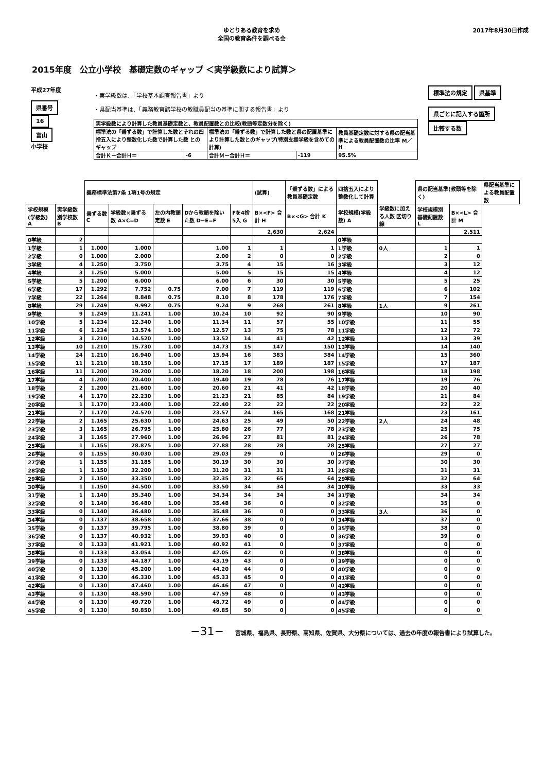ゆとりある教育を求め
全国の教育条件を調べる会
2017年8月30日作成
2015年度　公立小学校　基礎定数のギャップ ＜実学級数により試算＞
平成27年度
県番号
16
富山
小学校
・実学級数は、「学校基本調査報告書」より
・県配当基準は、「義務教育諸学校の教職員配当の基準に関する報告書」より
| 実学級数により計算した教員基礎定数と、教員配置数との比較(教頭等定数分を除く) | | | | |
| 標準法の「乗ずる数」で計算した数とそれの四捨五入により整数化した数で計算した数 とのギャップ | | 標準法の「乗ずる数」で計算した数と県の配置基準により計算した数とのギャップ(特別支援学級を含めての計算) | | 教員基礎定数に対する県の配当基準による教員配置数の比率 M／H |
| 合計Ｋ－合計Ｈ＝ | -6 | 合計Ｍ－合計Ｈ＝ | -119 | 95.5% |
標準法の規定 県基準
県ごとに記入する箇所 比較する数
| | | 義務標準法第7条 1項1号の規定 | | | | | (試算) | 「乗ずる数」による教員基礎定数 | 四捨五入により整数化して計算 | | 県の配当基準(教頭等を除く) | | 県配当基準による教員配置数 |
| --- | --- | --- | --- | --- | --- | --- | --- | --- | --- | --- | --- | --- | --- |
| 学校規模(学級数) A | 実学級数別学校数 B | 乗ずる数 C | 学級数×乗ずる数 A×C=D | 左の内教頭定数 E | Dから教頭を除いた数 D−E=F | Fを4捨5入 G | B×<F> 合計 H | B×<G> 合計 K | 学校規模(学級数) A | 学級数に加える人数 区切り線 | 学校規模別基礎配置数 L | B×<L> 合計 M | |
| | | | | | | | 2,630 | 2,624 | | | | 2,511 | |
| 0学級 | 2 | | | | | | | | 0学級 | | | | |
| 1学級 | 1 | 1.000 | 1.000 | | 1.00 | 1 | 1 | 1 | 1学級 | 0人 | 1 | 1 | |
| 2学級 | 0 | 1.000 | 2.000 | | 2.00 | 2 | 0 | 0 | 2学級 | | 2 | 0 | |
| 3学級 | 4 | 1.250 | 3.750 | | 3.75 | 4 | 15 | 16 | 3学級 | | 3 | 12 | |
| 4学級 | 3 | 1.250 | 5.000 | | 5.00 | 5 | 15 | 15 | 4学級 | | 4 | 12 | |
| 5学級 | 5 | 1.200 | 6.000 | | 6.00 | 6 | 30 | 30 | 5学級 | | 5 | 25 | |
| 6学級 | 17 | 1.292 | 7.752 | 0.75 | 7.00 | 7 | 119 | 119 | 6学級 | | 6 | 102 | |
| 7学級 | 22 | 1.264 | 8.848 | 0.75 | 8.10 | 8 | 178 | 176 | 7学級 | | 7 | 154 | |
| 8学級 | 29 | 1.249 | 9.992 | 0.75 | 9.24 | 9 | 268 | 261 | 8学級 | 1人 | 9 | 261 | |
| 9学級 | 9 | 1.249 | 11.241 | 1.00 | 10.24 | 10 | 92 | 90 | 9学級 | | 10 | 90 | |
| 10学級 | 5 | 1.234 | 12.340 | 1.00 | 11.34 | 11 | 57 | 55 | 10学級 | | 11 | 55 | |
| 11学級 | 6 | 1.234 | 13.574 | 1.00 | 12.57 | 13 | 75 | 78 | 11学級 | | 12 | 72 | |
| 12学級 | 3 | 1.210 | 14.520 | 1.00 | 13.52 | 14 | 41 | 42 | 12学級 | | 13 | 39 | |
| 13学級 | 10 | 1.210 | 15.730 | 1.00 | 14.73 | 15 | 147 | 150 | 13学級 | | 14 | 140 | |
| 14学級 | 24 | 1.210 | 16.940 | 1.00 | 15.94 | 16 | 383 | 384 | 14学級 | | 15 | 360 | |
| 15学級 | 11 | 1.210 | 18.150 | 1.00 | 17.15 | 17 | 189 | 187 | 15学級 | | 17 | 187 | |
| 16学級 | 11 | 1.200 | 19.200 | 1.00 | 18.20 | 18 | 200 | 198 | 16学級 | | 18 | 198 | |
| 17学級 | 4 | 1.200 | 20.400 | 1.00 | 19.40 | 19 | 78 | 76 | 17学級 | | 19 | 76 | |
| 18学級 | 2 | 1.200 | 21.600 | 1.00 | 20.60 | 21 | 41 | 42 | 18学級 | | 20 | 40 | |
| 19学級 | 4 | 1.170 | 22.230 | 1.00 | 21.23 | 21 | 85 | 84 | 19学級 | | 21 | 84 | |
| 20学級 | 1 | 1.170 | 23.400 | 1.00 | 22.40 | 22 | 22 | 22 | 20学級 | | 22 | 22 | |
| 21学級 | 7 | 1.170 | 24.570 | 1.00 | 23.57 | 24 | 165 | 168 | 21学級 | | 23 | 161 | |
| 22学級 | 2 | 1.165 | 25.630 | 1.00 | 24.63 | 25 | 49 | 50 | 22学級 | 2人 | 24 | 48 | |
| 23学級 | 3 | 1.165 | 26.795 | 1.00 | 25.80 | 26 | 77 | 78 | 23学級 | | 25 | 75 | |
| 24学級 | 3 | 1.165 | 27.960 | 1.00 | 26.96 | 27 | 81 | 81 | 24学級 | | 26 | 78 | |
| 25学級 | 1 | 1.155 | 28.875 | 1.00 | 27.88 | 28 | 28 | 28 | 25学級 | | 27 | 27 | |
| 26学級 | 0 | 1.155 | 30.030 | 1.00 | 29.03 | 29 | 0 | 0 | 26学級 | | 29 | 0 | |
| 27学級 | 1 | 1.155 | 31.185 | 1.00 | 30.19 | 30 | 30 | 30 | 27学級 | | 30 | 30 | |
| 28学級 | 1 | 1.150 | 32.200 | 1.00 | 31.20 | 31 | 31 | 31 | 28学級 | | 31 | 31 | |
| 29学級 | 2 | 1.150 | 33.350 | 1.00 | 32.35 | 32 | 65 | 64 | 29学級 | | 32 | 64 | |
| 30学級 | 1 | 1.150 | 34.500 | 1.00 | 33.50 | 34 | 34 | 34 | 30学級 | | 33 | 33 | |
| 31学級 | 1 | 1.140 | 35.340 | 1.00 | 34.34 | 34 | 34 | 34 | 31学級 | | 34 | 34 | |
| 32学級 | 0 | 1.140 | 36.480 | 1.00 | 35.48 | 36 | 0 | 0 | 32学級 | | 35 | 0 | |
| 33学級 | 0 | 1.140 | 36.480 | 1.00 | 35.48 | 36 | 0 | 0 | 33学級 | 3人 | 36 | 0 | |
| 34学級 | 0 | 1.137 | 38.658 | 1.00 | 37.66 | 38 | 0 | 0 | 34学級 | | 37 | 0 | |
| 35学級 | 0 | 1.137 | 39.795 | 1.00 | 38.80 | 39 | 0 | 0 | 35学級 | | 38 | 0 | |
| 36学級 | 0 | 1.137 | 40.932 | 1.00 | 39.93 | 40 | 0 | 0 | 36学級 | | 39 | 0 | |
| 37学級 | 0 | 1.133 | 41.921 | 1.00 | 40.92 | 41 | 0 | 0 | 37学級 | | 0 | 0 | |
| 38学級 | 0 | 1.133 | 43.054 | 1.00 | 42.05 | 42 | 0 | 0 | 38学級 | | 0 | 0 | |
| 39学級 | 0 | 1.133 | 44.187 | 1.00 | 43.19 | 43 | 0 | 0 | 39学級 | | 0 | 0 | |
| 40学級 | 0 | 1.130 | 45.200 | 1.00 | 44.20 | 44 | 0 | 0 | 40学級 | | 0 | 0 | |
| 41学級 | 0 | 1.130 | 46.330 | 1.00 | 45.33 | 45 | 0 | 0 | 41学級 | | 0 | 0 | |
| 42学級 | 0 | 1.130 | 47.460 | 1.00 | 46.46 | 47 | 0 | 0 | 42学級 | | 0 | 0 | |
| 43学級 | 0 | 1.130 | 48.590 | 1.00 | 47.59 | 48 | 0 | 0 | 43学級 | | 0 | 0 | |
| 44学級 | 0 | 1.130 | 49.720 | 1.00 | 48.72 | 49 | 0 | 0 | 44学級 | | 0 | 0 | |
| 45学級 | 0 | 1.130 | 50.850 | 1.00 | 49.85 | 50 | 0 | 0 | 45学級 | | 0 | 0 | |
−31−　　宮城県、福島県、長野県、高知県、佐賀県、大分県については、過去の年度の報告書により試算した。